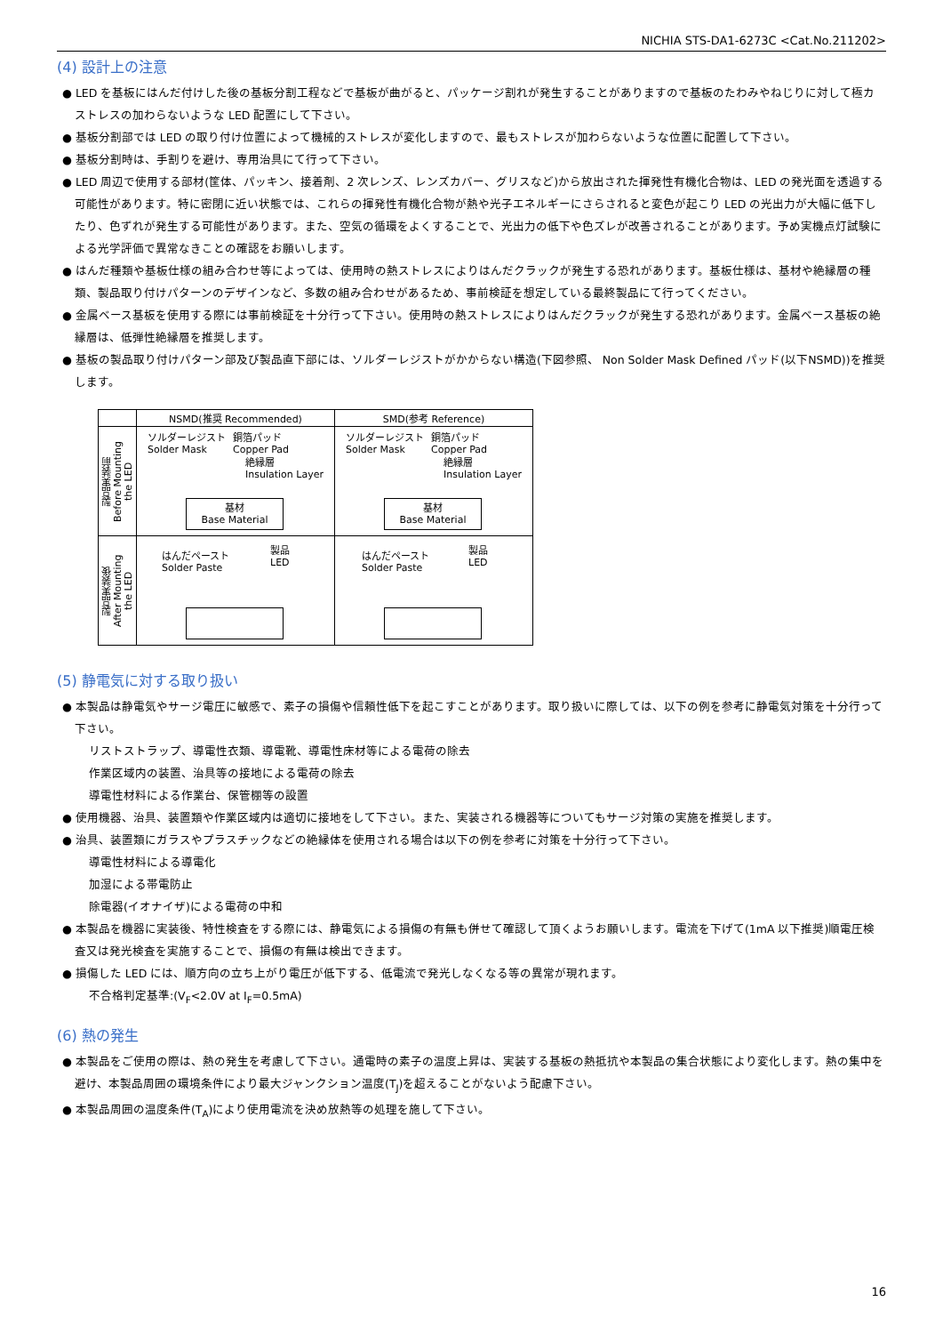NICHIA STS-DA1-6273C <Cat.No.211202>
(4) 設計上の注意
● LED を基板にはんだ付けした後の基板分割工程などで基板が曲がると、パッケージ割れが発生することがありますので基板のたわみやねじりに対して極カストレスの加わらないような LED 配置にして下さい。
● 基板分割部では LED の取り付け位置によって機械的ストレスが変化しますので、最もストレスが加わらないような位置に配置して下さい。
● 基板分割時は、手割りを避け、専用治具にて行って下さい。
● LED 周辺で使用する部材(筐体、パッキン、接着剤、2 次レンズ、レンズカバー、グリスなど)から放出された揮発性有機化合物は、LED の発光面を透過する可能性があります。特に密閉に近い状態では、これらの揮発性有機化合物が熱や光子エネルギーにさらされると変色が起こり LED の光出力が大幅に低下したり、色ずれが発生する可能性があります。また、空気の循環をよくすることで、光出力の低下や色ズレが改善されることがあります。予め実機点灯試験による光学評価で異常なきことの確認をお願いします。
● はんだ種類や基板仕様の組み合わせ等によっては、使用時の熱ストレスによりはんだクラックが発生する恐れがあります。基板仕様は、基材や絶縁層の種類、製品取り付けパターンのデザインなど、多数の組み合わせがあるため、事前検証を想定している最終製品にて行ってください。
● 金属ベース基板を使用する際には事前検証を十分行って下さい。使用時の熱ストレスによりはんだクラックが発生する恐れがあります。金属ベース基板の絶縁層は、低弾性絶縁層を推奨します。
● 基板の製品取り付けパターン部及び製品直下部には、ソルダーレジストがかからない構造(下図参照、 Non Solder Mask Defined パッド(以下NSMD))を推奨します。
| | NSMD(推奨 Recommended) | SMD(参考 Reference) |
| --- | --- | --- |
| 製品実装前 Before Mounting the LED | ソルダーレジスト Solder Mask 銅箔パッド Copper Pad 絶縁層 Insulation Layer 基材 Base Material | ソルダーレジスト Solder Mask 銅箔パッド Copper Pad 絶縁層 Insulation Layer 基材 Base Material |
| 製品実装後 After Mounting the LED | はんだペースト Solder Paste 製品 LED | はんだペースト Solder Paste 製品 LED |
(5) 静電気に対する取り扱い
● 本製品は静電気やサージ電圧に敏感で、素子の損傷や信頼性低下を起こすことがあります。取り扱いに際しては、以下の例を参考に静電気対策を十分行って下さい。
リストストラップ、導電性衣類、導電靴、導電性床材等による電荷の除去
作業区域内の装置、治具等の接地による電荷の除去
導電性材料による作業台、保管棚等の設置
● 使用機器、治具、装置類や作業区域内は適切に接地をして下さい。また、実装される機器等についてもサージ対策の実施を推奨します。
● 治具、装置類にガラスやプラスチックなどの絶縁体を使用される場合は以下の例を参考に対策を十分行って下さい。
導電性材料による導電化
加湿による帯電防止
除電器(イオナイザ)による電荷の中和
● 本製品を機器に実装後、特性検査をする際には、静電気による損傷の有無も併せて確認して頂くようお願いします。電流を下げて(1mA 以下推奨)順電圧検査又は発光検査を実施することで、損傷の有無は検出できます。
● 損傷した LED には、順方向の立ち上がり電圧が低下する、低電流で発光しなくなる等の異常が現れます。
不合格判定基準:(V<sub>F</sub><2.0V at I<sub>F</sub>=0.5mA)
(6) 熱の発生
● 本製品をご使用の際は、熱の発生を考慮して下さい。通電時の素子の温度上昇は、実装する基板の熱抵抗や本製品の集合状態により変化します。熱の集中を避け、本製品周囲の環境条件により最大ジャンクション温度(T<sub>J</sub>)を超えることがないよう配慮下さい。
● 本製品周囲の温度条件(T<sub>A</sub>)により使用電流を決め放熱等の処理を施して下さい。
16